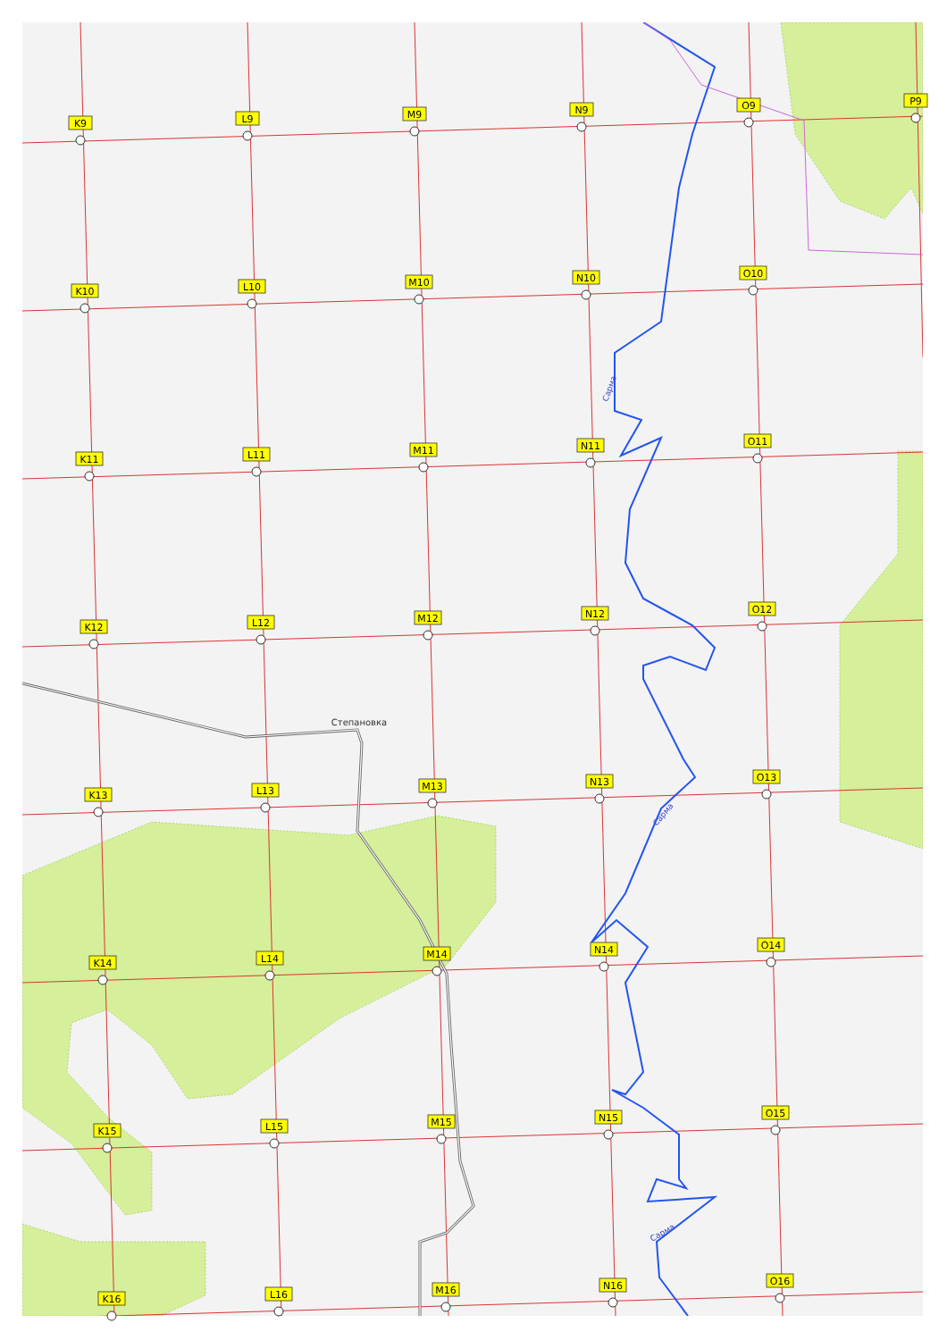Степановка
Сарма
Сарма
Сарма
K9
L9
M9
N9
O9
P9
K10
L10
M10
N10
O10
K11
L11
M11
N11
O11
K12
L12
M12
N12
O12
K13
L13
M13
N13
O13
K14
L14
M14
N14
O14
K15
L15
M15
N15
O15
K16
L16
M16
N16
O16